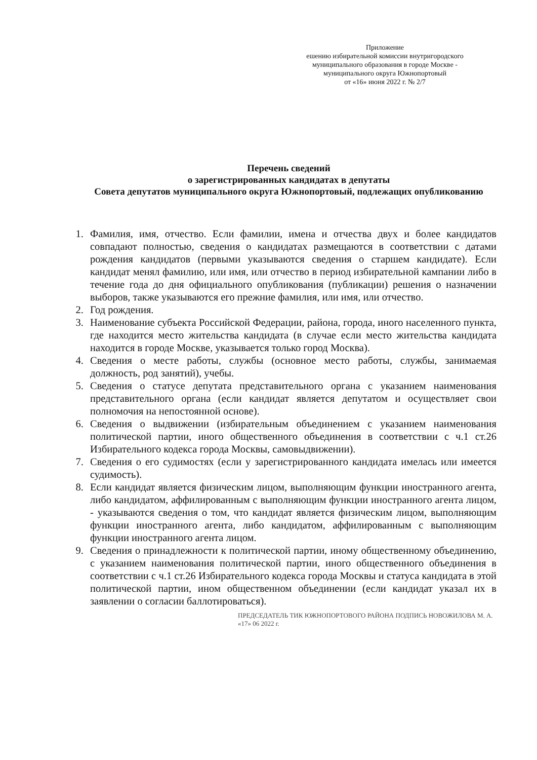Приложение
ешению избирательной комиссии внутригородского
муниципального образования в городе Москве -
муниципального округа Южнопортовый
от «16» июня 2022 г. № 2/7
Перечень сведений
о зарегистрированных кандидатах в депутаты
Совета депутатов муниципального округа Южнопортовый, подлежащих опубликованию
1. Фамилия, имя, отчество. Если фамилии, имена и отчества двух и более кандидатов совпадают полностью, сведения о кандидатах размещаются в соответствии с датами рождения кандидатов (первыми указываются сведения о старшем кандидате). Если кандидат менял фамилию, или имя, или отчество в период избирательной кампании либо в течение года до дня официального опубликования (публикации) решения о назначении выборов, также указываются его прежние фамилия, или имя, или отчество.
2. Год рождения.
3. Наименование субъекта Российской Федерации, района, города, иного населенного пункта, где находится место жительства кандидата (в случае если место жительства кандидата находится в городе Москве, указывается только город Москва).
4. Сведения о месте работы, службы (основное место работы, службы, занимаемая должность, род занятий), учебы.
5. Сведения о статусе депутата представительного органа с указанием наименования представительного органа (если кандидат является депутатом и осуществляет свои полномочия на непостоянной основе).
6. Сведения о выдвижении (избирательным объединением с указанием наименования политической партии, иного общественного объединения в соответствии с ч.1 ст.26 Избирательного кодекса города Москвы, самовыдвижении).
7. Сведения о его судимостях (если у зарегистрированного кандидата имелась или имеется судимость).
8. Если кандидат является физическим лицом, выполняющим функции иностранного агента, либо кандидатом, аффилированным с выполняющим функции иностранного агента лицом, - указываются сведения о том, что кандидат является физическим лицом, выполняющим функции иностранного агента, либо кандидатом, аффилированным с выполняющим функции иностранного агента лицом.
9. Сведения о принадлежности к политической партии, иному общественному объединению, с указанием наименования политической партии, иного общественного объединения в соответствии с ч.1 ст.26 Избирательного кодекса города Москвы и статуса кандидата в этой политической партии, ином общественном объединении (если кандидат указал их в заявлении о согласии баллотироваться).
ПРЕДСЕДАТЕЛЬ ТИК ЮЖНОПОРТОВОГО РАЙОНА ПОДПИСЬ НОВОЖИЛОВА М. А. «17» 06 2022 г.